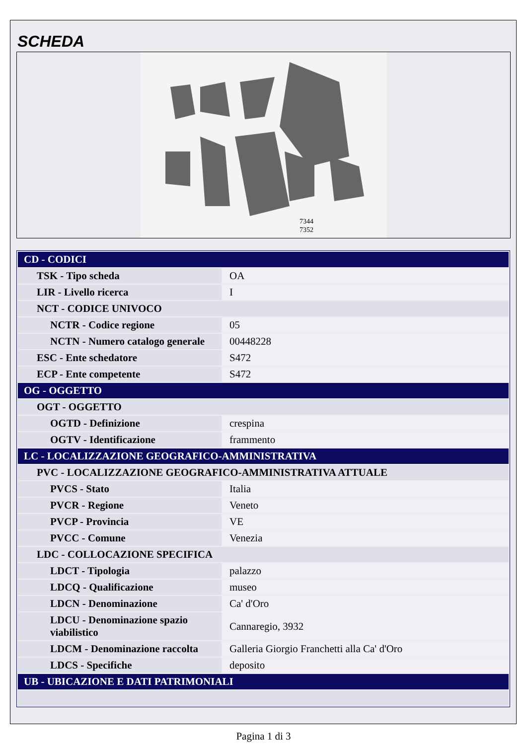SCHEDA
7344
7352
| CD - CODICI | |
| TSK - Tipo scheda | OA |
| LIR - Livello ricerca | I |
| NCT - CODICE UNIVOCO | |
| NCTR - Codice regione | 05 |
| NCTN - Numero catalogo generale | 00448228 |
| ESC - Ente schedatore | S472 |
| ECP - Ente competente | S472 |
| OG - OGGETTO | |
| OGT - OGGETTO | |
| OGTD - Definizione | crespina |
| OGTV - Identificazione | frammento |
| LC - LOCALIZZAZIONE GEOGRAFICO-AMMINISTRATIVA | |
| PVC - LOCALIZZAZIONE GEOGRAFICO-AMMINISTRATIVA ATTUALE | |
| PVCS - Stato | Italia |
| PVCR - Regione | Veneto |
| PVCP - Provincia | VE |
| PVCC - Comune | Venezia |
| LDC - COLLOCAZIONE SPECIFICA | |
| LDCT - Tipologia | palazzo |
| LDCQ - Qualificazione | museo |
| LDCN - Denominazione | Ca' d'Oro |
| LDCU - Denominazione spazio viabilistico | Cannaregio, 3932 |
| LDCM - Denominazione raccolta | Galleria Giorgio Franchetti alla Ca' d'Oro |
| LDCS - Specifiche | deposito |
| UB - UBICAZIONE E DATI PATRIMONIALI | |
Pagina 1 di 3